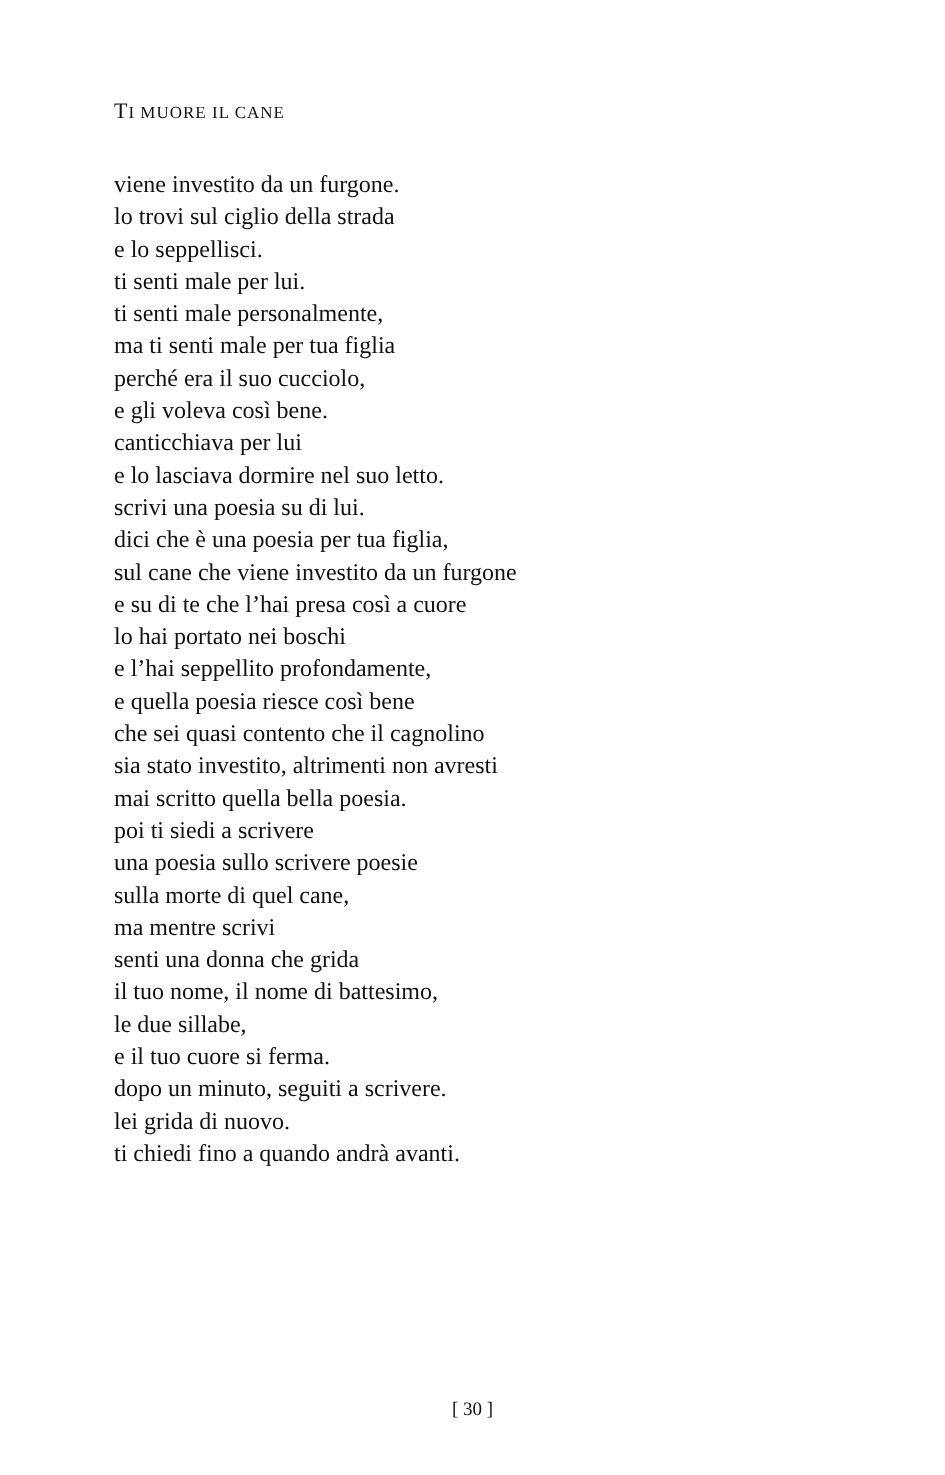TI MUORE IL CANE
viene investito da un furgone.
lo trovi sul ciglio della strada
e lo seppellisci.
ti senti male per lui.
ti senti male personalmente,
ma ti senti male per tua figlia
perché era il suo cucciolo,
e gli voleva così bene.
canticchiava per lui
e lo lasciava dormire nel suo letto.
scrivi una poesia su di lui.
dici che è una poesia per tua figlia,
sul cane che viene investito da un furgone
e su di te che l’hai presa così a cuore
lo hai portato nei boschi
e l’hai seppellito profondamente,
e quella poesia riesce così bene
che sei quasi contento che il cagnolino
sia stato investito, altrimenti non avresti
mai scritto quella bella poesia.
poi ti siedi a scrivere
una poesia sullo scrivere poesie
sulla morte di quel cane,
ma mentre scrivi
senti una donna che grida
il tuo nome, il nome di battesimo,
le due sillabe,
e il tuo cuore si ferma.
dopo un minuto, seguiti a scrivere.
lei grida di nuovo.
ti chiedi fino a quando andrà avanti.
[ 30 ]